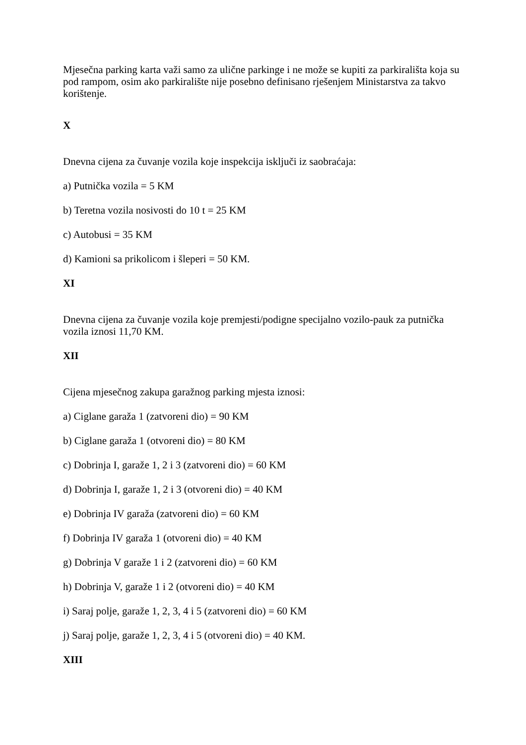Mjesečna parking karta važi samo za ulične parkinge i ne može se kupiti za parkirališta koja su pod rampom, osim ako parkiralište nije posebno definisano rješenjem Ministarstva za takvo korištenje.
X
Dnevna cijena za čuvanje vozila koje inspekcija isključi iz saobraćaja:
a) Putnička vozila = 5 KM
b) Teretna vozila nosivosti do 10 t = 25 KM
c) Autobusi = 35 KM
d) Kamioni sa prikolicom i šleperi = 50 KM.
XI
Dnevna cijena za čuvanje vozila koje premjesti/podigne specijalno vozilo-pauk za putnička vozila iznosi 11,70 KM.
XII
Cijena mjesečnog zakupa garažnog parking mjesta iznosi:
a) Ciglane garaža 1 (zatvoreni dio) = 90 KM
b) Ciglane garaža 1 (otvoreni dio) = 80 KM
c) Dobrinja I, garaže 1, 2 i 3 (zatvoreni dio) = 60 KM
d) Dobrinja I, garaže 1, 2 i 3 (otvoreni dio) = 40 KM
e) Dobrinja IV garaža (zatvoreni dio) = 60 KM
f) Dobrinja IV garaža 1 (otvoreni dio) = 40 KM
g) Dobrinja V garaže 1 i 2 (zatvoreni dio) = 60 KM
h) Dobrinja V, garaže 1 i 2 (otvoreni dio) = 40 KM
i) Saraj polje, garaže 1, 2, 3, 4 i 5 (zatvoreni dio) = 60 KM
j) Saraj polje, garaže 1, 2, 3, 4 i 5 (otvoreni dio) = 40 KM.
XIII